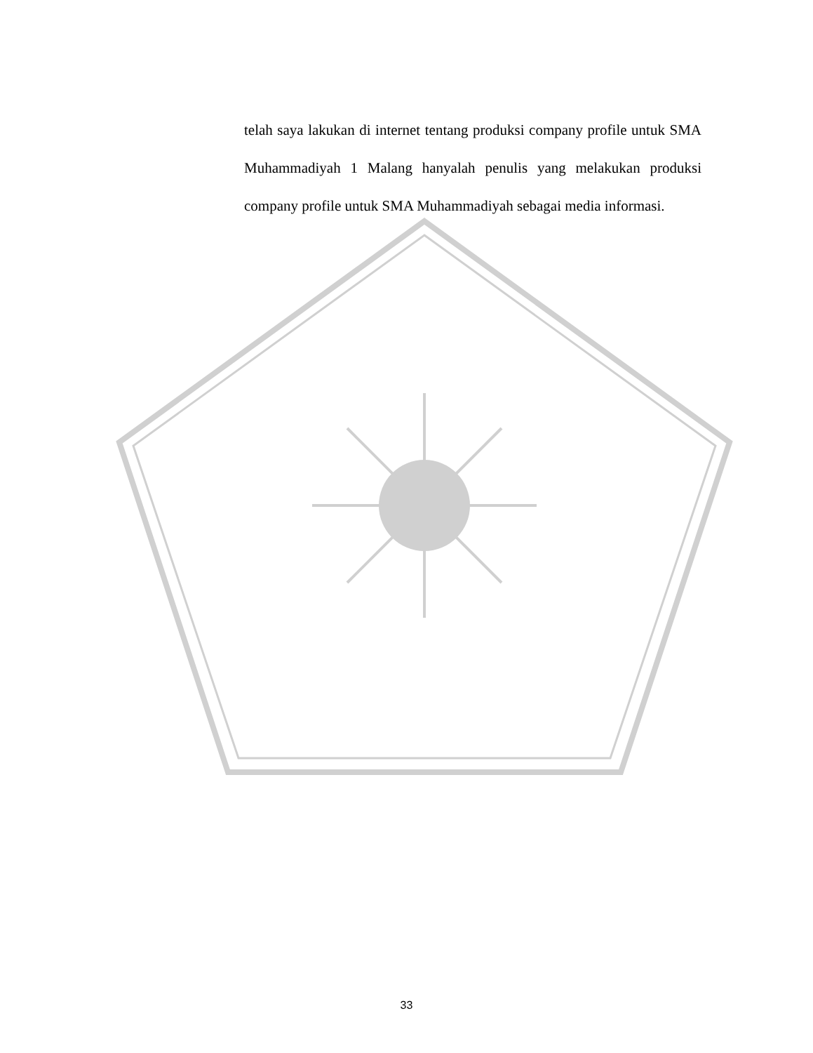telah saya lakukan di internet tentang produksi company profile untuk SMA Muhammadiyah 1 Malang hanyalah penulis yang melakukan produksi company profile untuk SMA Muhammadiyah sebagai media informasi.
33